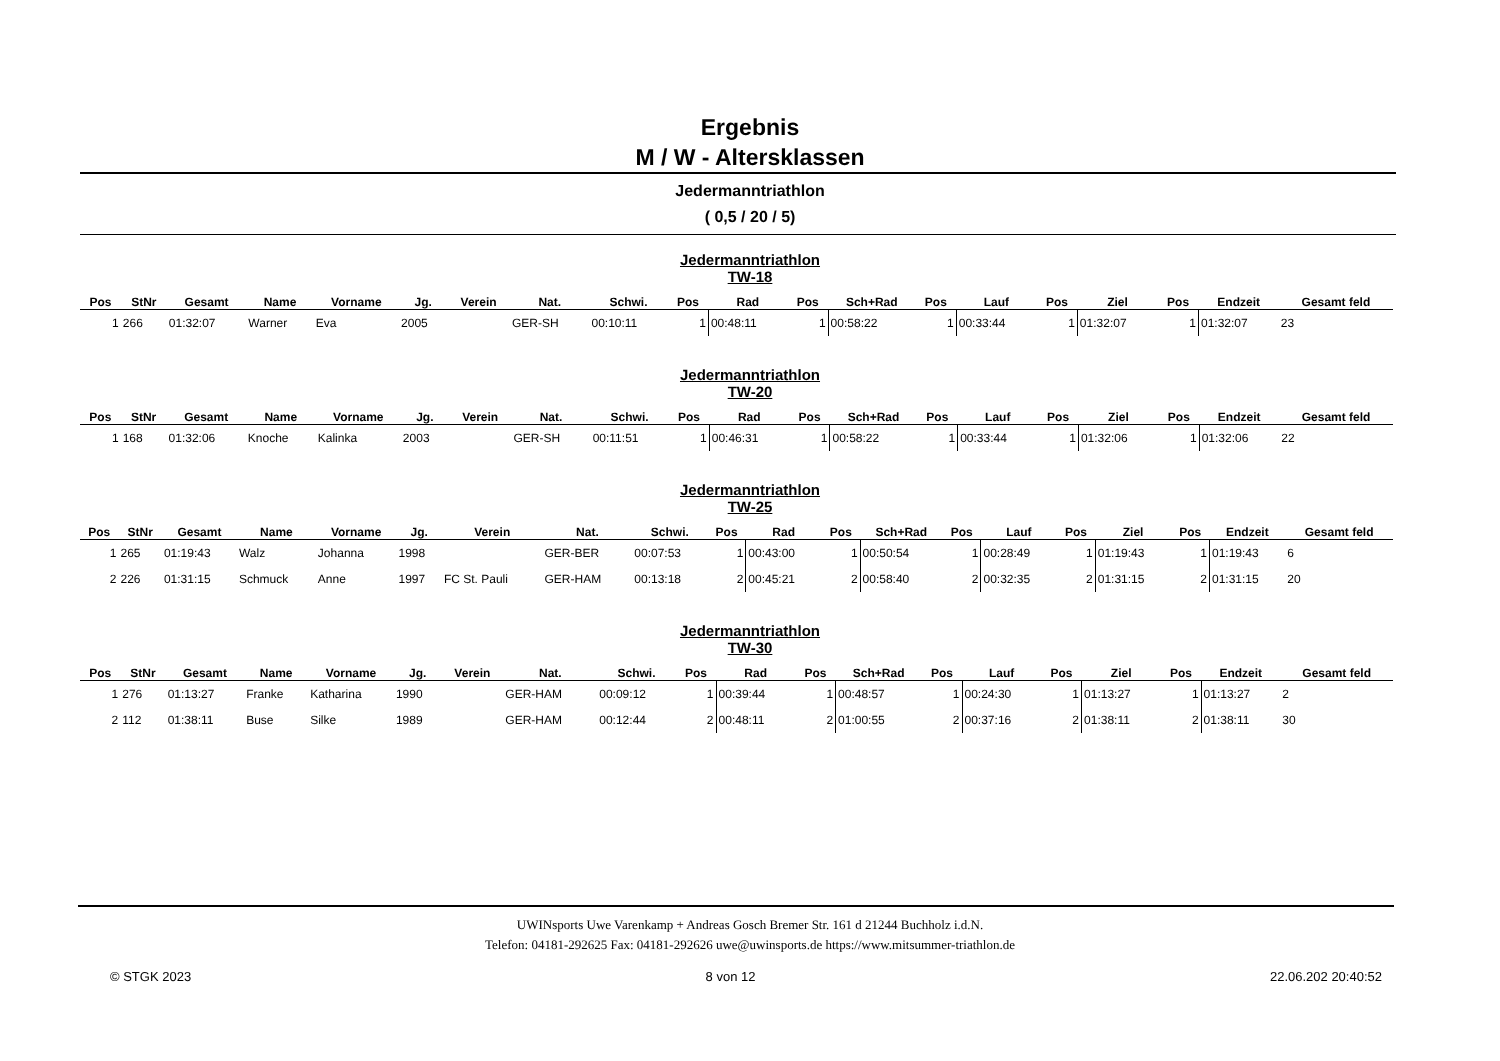Ergebnis
M / W - Altersklassen
Jedermanntriathlon
( 0,5 / 20 / 5)
Jedermanntriathlon
TW-18
| Pos | StNr | Gesamt | Name | Vorname | Jg. | Verein | Nat. | Schwi. | Pos | Rad | Pos | Sch+Rad | Pos | Lauf | Pos | Ziel | Pos | Endzeit | Gesamt feld |
| --- | --- | --- | --- | --- | --- | --- | --- | --- | --- | --- | --- | --- | --- | --- | --- | --- | --- | --- | --- |
| 1 | 266 | 01:32:07 | Warner | Eva | 2005 | | GER-SH | 00:10:11 | 1 | 00:48:11 | 1 | 00:58:22 | 1 | 00:33:44 | 1 | 01:32:07 | 1 | 01:32:07 | 23 |
Jedermanntriathlon
TW-20
| Pos | StNr | Gesamt | Name | Vorname | Jg. | Verein | Nat. | Schwi. | Pos | Rad | Pos | Sch+Rad | Pos | Lauf | Pos | Ziel | Pos | Endzeit | Gesamt feld |
| --- | --- | --- | --- | --- | --- | --- | --- | --- | --- | --- | --- | --- | --- | --- | --- | --- | --- | --- | --- |
| 1 | 168 | 01:32:06 | Knoche | Kalinka | 2003 | | GER-SH | 00:11:51 | 1 | 00:46:31 | 1 | 00:58:22 | 1 | 00:33:44 | 1 | 01:32:06 | 1 | 01:32:06 | 22 |
Jedermanntriathlon
TW-25
| Pos | StNr | Gesamt | Name | Vorname | Jg. | Verein | Nat. | Schwi. | Pos | Rad | Pos | Sch+Rad | Pos | Lauf | Pos | Ziel | Pos | Endzeit | Gesamt feld |
| --- | --- | --- | --- | --- | --- | --- | --- | --- | --- | --- | --- | --- | --- | --- | --- | --- | --- | --- | --- |
| 1 | 265 | 01:19:43 | Walz | Johanna | 1998 | | GER-BER | 00:07:53 | 1 | 00:43:00 | 1 | 00:50:54 | 1 | 00:28:49 | 1 | 01:19:43 | 1 | 01:19:43 | 6 |
| 2 | 226 | 01:31:15 | Schmuck | Anne | 1997 | FC St. Pauli | GER-HAM | 00:13:18 | 2 | 00:45:21 | 2 | 00:58:40 | 2 | 00:32:35 | 2 | 01:31:15 | 2 | 01:31:15 | 20 |
Jedermanntriathlon
TW-30
| Pos | StNr | Gesamt | Name | Vorname | Jg. | Verein | Nat. | Schwi. | Pos | Rad | Pos | Sch+Rad | Pos | Lauf | Pos | Ziel | Pos | Endzeit | Gesamt feld |
| --- | --- | --- | --- | --- | --- | --- | --- | --- | --- | --- | --- | --- | --- | --- | --- | --- | --- | --- | --- |
| 1 | 276 | 01:13:27 | Franke | Katharina | 1990 | | GER-HAM | 00:09:12 | 1 | 00:39:44 | 1 | 00:48:57 | 1 | 00:24:30 | 1 | 01:13:27 | 1 | 01:13:27 | 2 |
| 2 | 112 | 01:38:11 | Buse | Silke | 1989 | | GER-HAM | 00:12:44 | 2 | 00:48:11 | 2 | 01:00:55 | 2 | 00:37:16 | 2 | 01:38:11 | 2 | 01:38:11 | 30 |
UWINsports Uwe Varenkamp + Andreas Gosch Bremer Str. 161 d 21244 Buchholz i.d.N.
Telefon: 04181-292625 Fax: 04181-292626 uwe@uwinsports.de https://www.mitsummer-triathlon.de
© STGK 2023 8 von 12 22.06.202 20:40:52